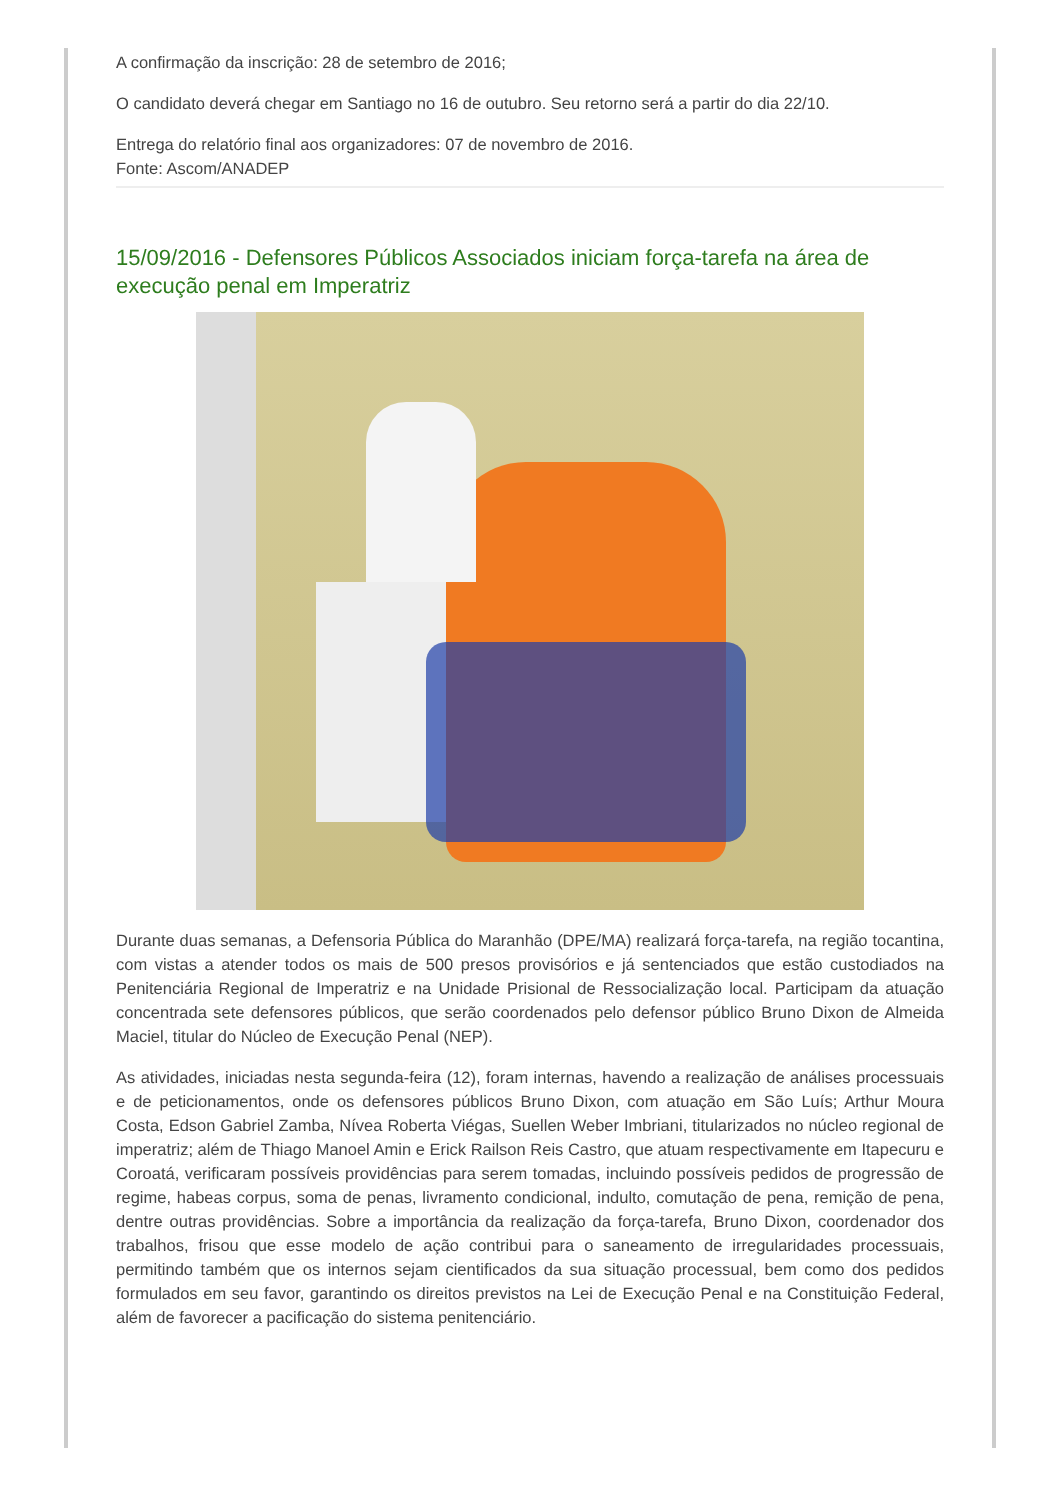A confirmação da inscrição: 28 de setembro de 2016;
O candidato deverá chegar em Santiago no 16 de outubro. Seu retorno será a partir do dia 22/10.
Entrega do relatório final aos organizadores: 07 de novembro de 2016.
Fonte: Ascom/ANADEP
15/09/2016 - Defensores Públicos Associados iniciam força-tarefa na área de execução penal em Imperatriz
Durante duas semanas, a Defensoria Pública do Maranhão (DPE/MA) realizará força-tarefa, na região tocantina, com vistas a atender todos os mais de 500 presos provisórios e já sentenciados que estão custodiados na Penitenciária Regional de Imperatriz e na Unidade Prisional de Ressocialização local. Participam da atuação concentrada sete defensores públicos, que serão coordenados pelo defensor público Bruno Dixon de Almeida Maciel, titular do Núcleo de Execução Penal (NEP).
As atividades, iniciadas nesta segunda-feira (12), foram internas, havendo a realização de análises processuais e de peticionamentos, onde os defensores públicos Bruno Dixon, com atuação em São Luís; Arthur Moura Costa, Edson Gabriel Zamba, Nívea Roberta Viégas, Suellen Weber Imbriani, titularizados no núcleo regional de imperatriz; além de Thiago Manoel Amin e Erick Railson Reis Castro, que atuam respectivamente em Itapecuru e Coroatá, verificaram possíveis providências para serem tomadas, incluindo possíveis pedidos de progressão de regime, habeas corpus, soma de penas, livramento condicional, indulto, comutação de pena, remição de pena, dentre outras providências. Sobre a importância da realização da força-tarefa, Bruno Dixon, coordenador dos trabalhos, frisou que esse modelo de ação contribui para o saneamento de irregularidades processuais, permitindo também que os internos sejam cientificados da sua situação processual, bem como dos pedidos formulados em seu favor, garantindo os direitos previstos na Lei de Execução Penal e na Constituição Federal, além de favorecer a pacificação do sistema penitenciário.